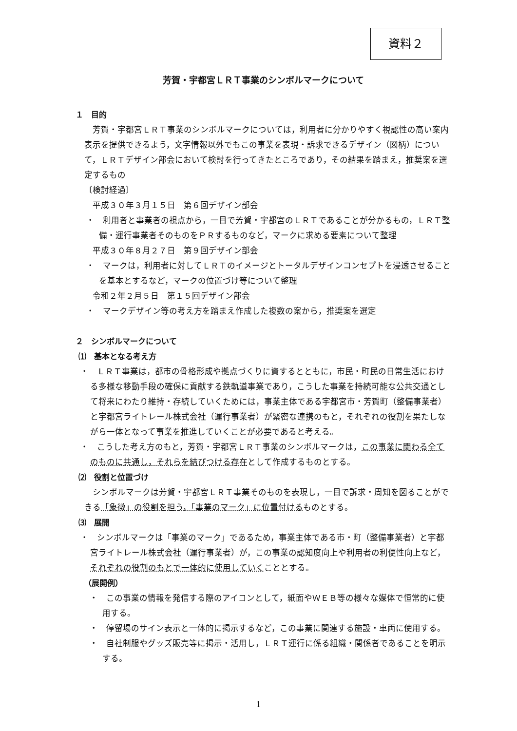資料２
芳賀・宇都宮ＬＲＴ事業のシンボルマークについて
１　目的
　芳賀・宇都宮ＬＲＴ事業のシンボルマークについては，利用者に分かりやすく視認性の高い案内表示を提供できるよう，文字情報以外でもこの事業を表現・訴求できるデザイン（図柄）について，ＬＲＴデザイン部会において検討を行ってきたところであり，その結果を踏まえ，推奨案を選定するもの
〔検討経過〕
　平成３０年３月１５日　第６回デザイン部会
・　利用者と事業者の視点から，一目で芳賀・宇都宮のＬＲＴであることが分かるもの，ＬＲＴ整備・運行事業者そのものをＰＲするものなど，マークに求める要素について整理
　平成３０年８月２７日　第９回デザイン部会
・　マークは，利用者に対してＬＲＴのイメージとトータルデザインコンセプトを浸透させることを基本とするなど，マークの位置づけ等について整理
　令和２年２月５日　第１５回デザイン部会
・　マークデザイン等の考え方を踏まえ作成した複数の案から，推奨案を選定
２　シンボルマークについて
⑴　基本となる考え方
・　ＬＲＴ事業は，都市の骨格形成や拠点づくりに資するとともに，市民・町民の日常生活における多様な移動手段の確保に貢献する鉄軌道事業であり，こうした事業を持続可能な公共交通として将来にわたり維持・存続していくためには，事業主体である宇都宮市・芳賀町（整備事業者）と宇都宮ライトレール株式会社（運行事業者）が緊密な連携のもと，それぞれの役割を果たしながら一体となって事業を推進していくことが必要であると考える。
・　こうした考え方のもと，芳賀・宇都宮ＬＲＴ事業のシンボルマークは，この事業に関わる全てのものに共通し，それらを結びつける存在として作成するものとする。
⑵　役割と位置づけ
　シンボルマークは芳賀・宇都宮ＬＲＴ事業そのものを表現し，一目で訴求・周知を図ることができる「象徴」の役割を担う，「事業のマーク」に位置付けるものとする。
⑶　展開
・　シンボルマークは「事業のマーク」であるため，事業主体である市・町（整備事業者）と宇都宮ライトレール株式会社（運行事業者）が，この事業の認知度向上や利用者の利便性向上など，それぞれの役割のもとで一体的に使用していくこととする。
（展開例）
・　この事業の情報を発信する際のアイコンとして，紙面やＷＥＢ等の様々な媒体で恒常的に使用する。
・　停留場のサイン表示と一体的に掲示するなど，この事業に関連する施設・車両に使用する。
・　自社制服やグッズ販売等に掲示・活用し，ＬＲＴ運行に係る組織・関係者であることを明示する。
1